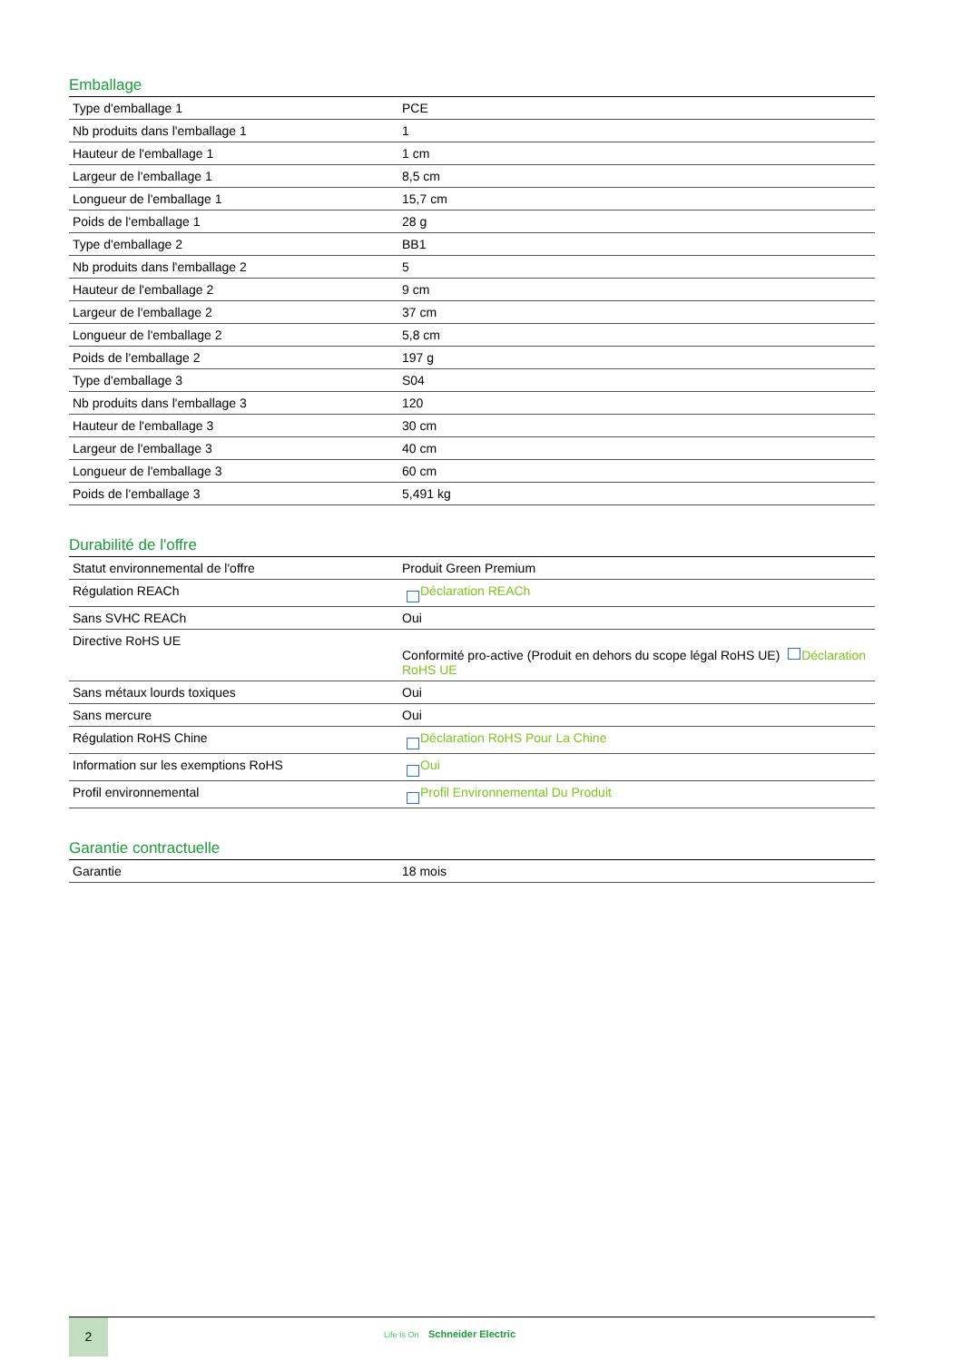Emballage
| Type d'emballage 1 | PCE |
| Nb produits dans l'emballage 1 | 1 |
| Hauteur de l'emballage 1 | 1 cm |
| Largeur de l'emballage 1 | 8,5 cm |
| Longueur de l'emballage 1 | 15,7 cm |
| Poids de l'emballage 1 | 28 g |
| Type d'emballage 2 | BB1 |
| Nb produits dans l'emballage 2 | 5 |
| Hauteur de l'emballage 2 | 9 cm |
| Largeur de l'emballage 2 | 37 cm |
| Longueur de l'emballage 2 | 5,8 cm |
| Poids de l'emballage 2 | 197 g |
| Type d'emballage 3 | S04 |
| Nb produits dans l'emballage 3 | 120 |
| Hauteur de l'emballage 3 | 30 cm |
| Largeur de l'emballage 3 | 40 cm |
| Longueur de l'emballage 3 | 60 cm |
| Poids de l'emballage 3 | 5,491 kg |
Durabilité de l'offre
| Statut environnemental de l'offre | Produit Green Premium |
| Régulation REACh | Déclaration REACh |
| Sans SVHC REACh | Oui |
| Directive RoHS UE | Conformité pro-active (Produit en dehors du scope légal RoHS UE) Déclaration RoHS UE |
| Sans métaux lourds toxiques | Oui |
| Sans mercure | Oui |
| Régulation RoHS Chine | Déclaration RoHS Pour La Chine |
| Information sur les exemptions RoHS | Oui |
| Profil environnemental | Profil Environnemental Du Produit |
Garantie contractuelle
| Garantie | 18 mois |
2
Life Is On Schneider Electric